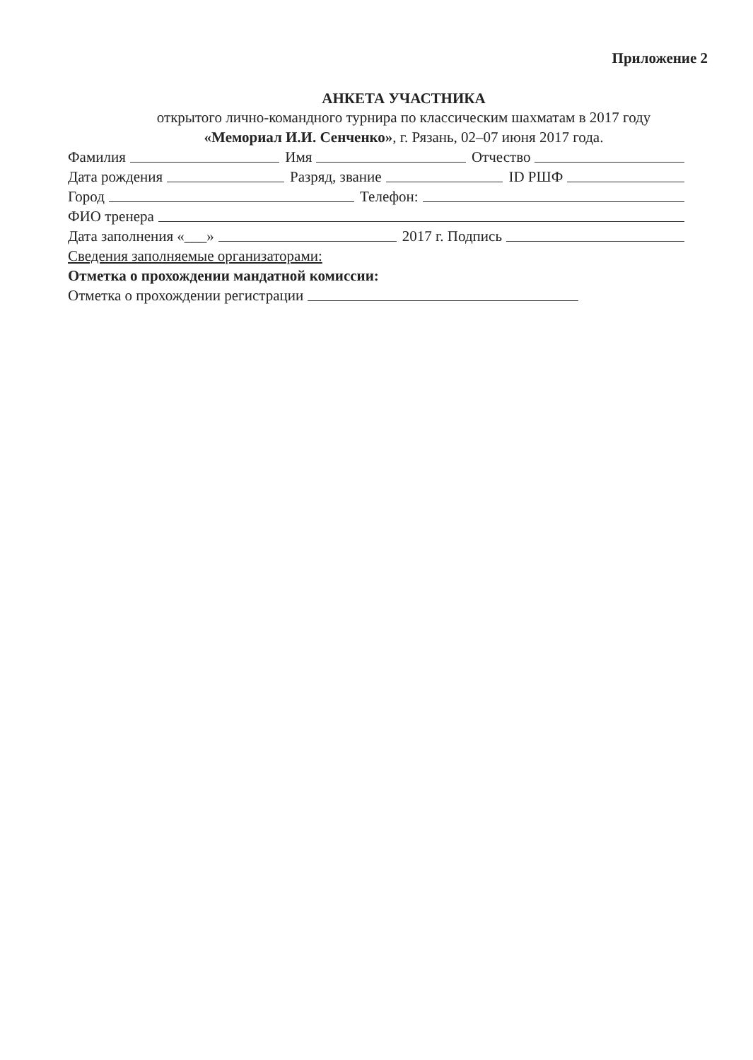Приложение 2
АНКЕТА УЧАСТНИКА
открытого лично-командного турнира по классическим шахматам в 2017 году
«Мемориал И.И. Сенченко», г. Рязань, 02–07 июня 2017 года.
Фамилия Имя Отчество
Дата рождения Разряд, звание ID РШФ
Город Телефон:
ФИО тренера
Дата заполнения «___» 2017 г. Подпись
Сведения заполняемые организаторами:
Отметка о прохождении мандатной комиссии:
Отметка о прохождении регистрации